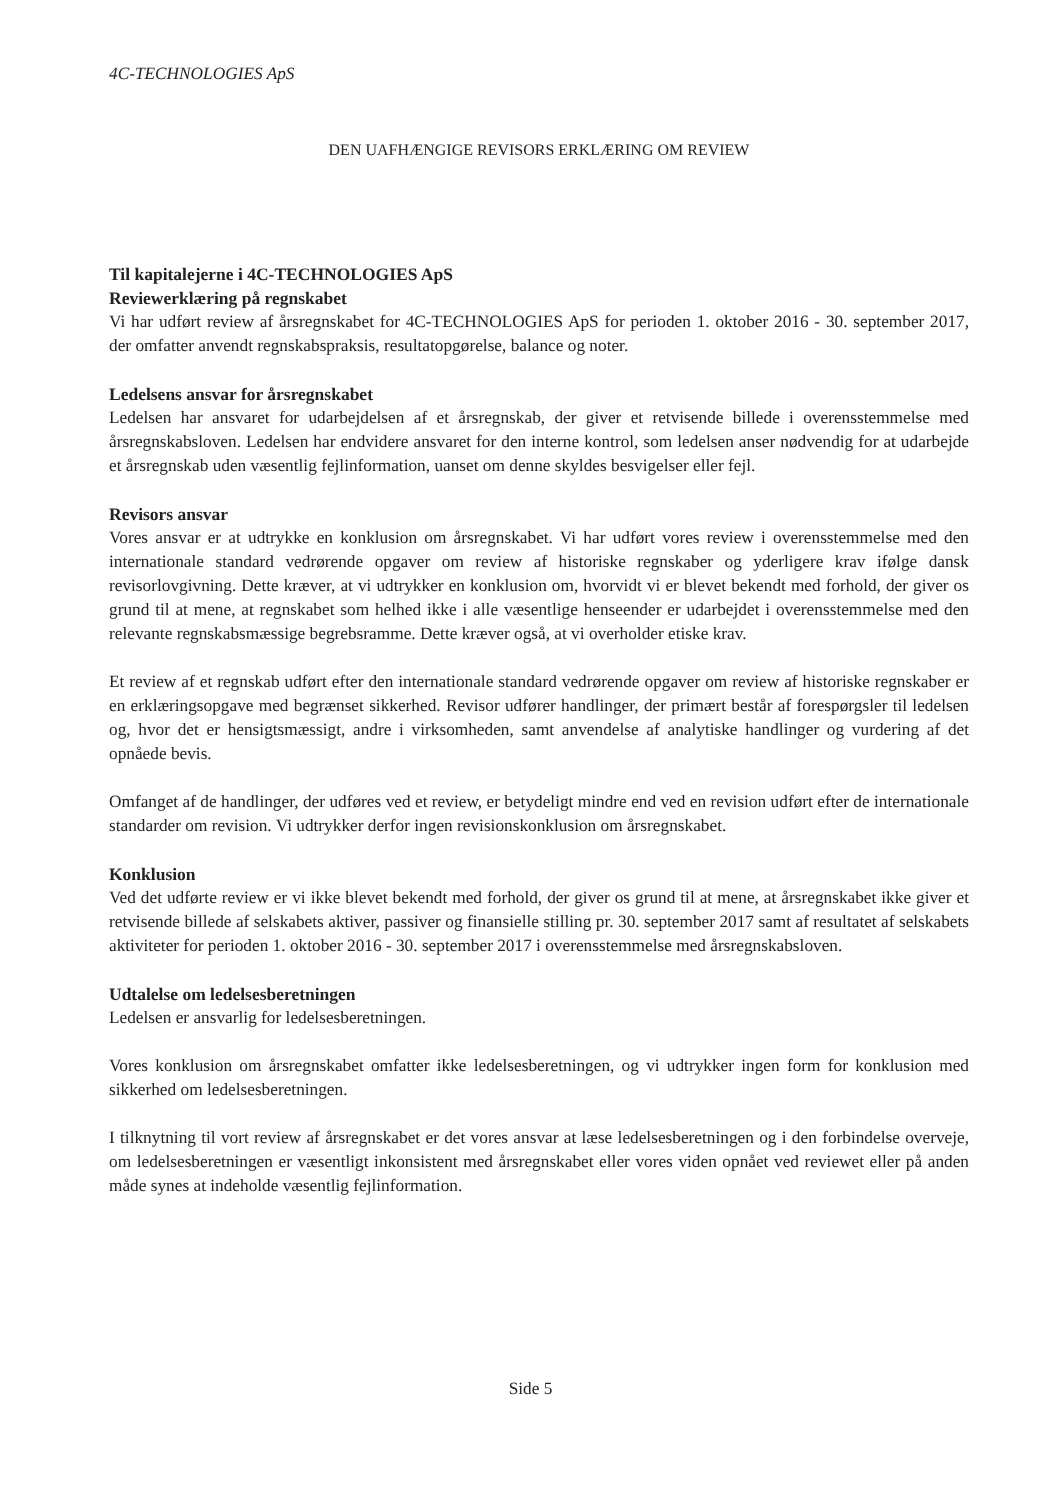4C-TECHNOLOGIES ApS
DEN UAFHÆNGIGE REVISORS ERKLÆRING OM REVIEW
Til kapitalejerne i 4C-TECHNOLOGIES ApS
Reviewerklæring på regnskabet
Vi har udført review af årsregnskabet for 4C-TECHNOLOGIES ApS for perioden 1. oktober 2016 - 30. september 2017, der omfatter anvendt regnskabspraksis, resultatopgørelse, balance og noter.
Ledelsens ansvar for årsregnskabet
Ledelsen har ansvaret for udarbejdelsen af et årsregnskab, der giver et retvisende billede i overensstemmelse med årsregnskabsloven. Ledelsen har endvidere ansvaret for den interne kontrol, som ledelsen anser nødvendig for at udarbejde et årsregnskab uden væsentlig fejlinformation, uanset om denne skyldes besvigelser eller fejl.
Revisors ansvar
Vores ansvar er at udtrykke en konklusion om årsregnskabet. Vi har udført vores review i overensstemmelse med den internationale standard vedrørende opgaver om review af historiske regnskaber og yderligere krav ifølge dansk revisorlovgivning. Dette kræver, at vi udtrykker en konklusion om, hvorvidt vi er blevet bekendt med forhold, der giver os grund til at mene, at regnskabet som helhed ikke i alle væsentlige henseender er udarbejdet i overensstemmelse med den relevante regnskabsmæssige begrebsramme. Dette kræver også, at vi overholder etiske krav.
Et review af et regnskab udført efter den internationale standard vedrørende opgaver om review af historiske regnskaber er en erklæringsopgave med begrænset sikkerhed. Revisor udfører handlinger, der primært består af forespørgsler til ledelsen og, hvor det er hensigtsmæssigt, andre i virksomheden, samt anvendelse af analytiske handlinger og vurdering af det opnåede bevis.
Omfanget af de handlinger, der udføres ved et review, er betydeligt mindre end ved en revision udført efter de internationale standarder om revision. Vi udtrykker derfor ingen revisionskonklusion om årsregnskabet.
Konklusion
Ved det udførte review er vi ikke blevet bekendt med forhold, der giver os grund til at mene, at årsregnskabet ikke giver et retvisende billede af selskabets aktiver, passiver og finansielle stilling pr. 30. september 2017 samt af resultatet af selskabets aktiviteter for perioden 1. oktober 2016 - 30. september 2017 i overensstemmelse med årsregnskabsloven.
Udtalelse om ledelsesberetningen
Ledelsen er ansvarlig for ledelsesberetningen.
Vores konklusion om årsregnskabet omfatter ikke ledelsesberetningen, og vi udtrykker ingen form for konklusion med sikkerhed om ledelsesberetningen.
I tilknytning til vort review af årsregnskabet er det vores ansvar at læse ledelsesberetningen og i den forbindelse overveje, om ledelsesberetningen er væsentligt inkonsistent med årsregnskabet eller vores viden opnået ved reviewet eller på anden måde synes at indeholde væsentlig fejlinformation.
Side 5